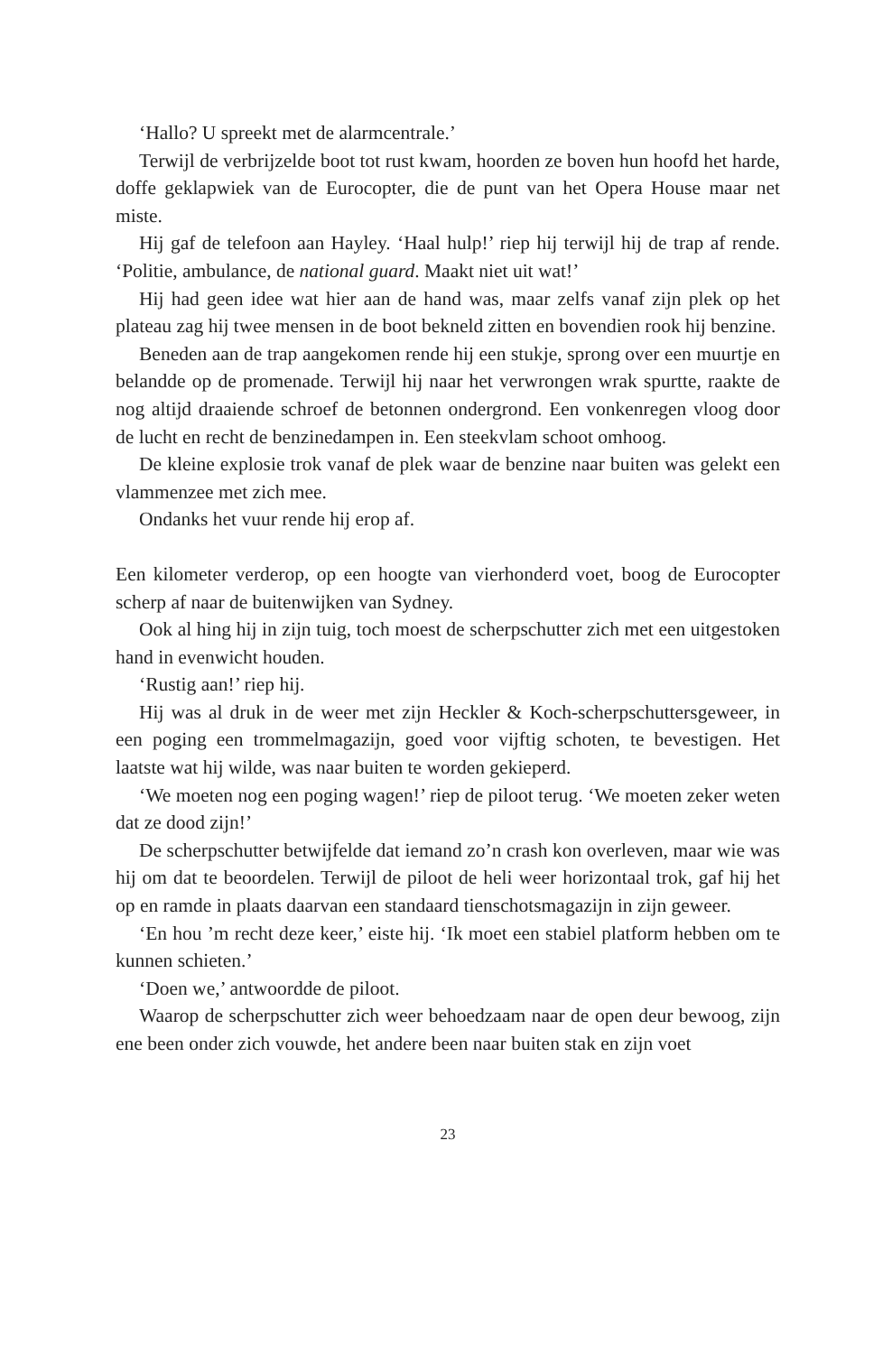‘Hallo? U spreekt met de alarmcentrale.’
Terwijl de verbrijzelde boot tot rust kwam, hoorden ze boven hun hoofd het harde, doffe geklapwiek van de Eurocopter, die de punt van het Opera House maar net miste.
Hij gaf de telefoon aan Hayley. ‘Haal hulp!’ riep hij terwijl hij de trap af rende. ‘Politie, ambulance, de national guard. Maakt niet uit wat!’
Hij had geen idee wat hier aan de hand was, maar zelfs vanaf zijn plek op het plateau zag hij twee mensen in de boot bekneld zitten en bovendien rook hij benzine.
Beneden aan de trap aangekomen rende hij een stukje, sprong over een muurtje en belandde op de promenade. Terwijl hij naar het verwrongen wrak spurtte, raakte de nog altijd draaiende schroef de betonnen ondergrond. Een vonkenregen vloog door de lucht en recht de benzinedampen in. Een steekvlam schoot omhoog.
De kleine explosie trok vanaf de plek waar de benzine naar buiten was gelekt een vlammenzee met zich mee.
Ondanks het vuur rende hij erop af.
Een kilometer verderop, op een hoogte van vierhonderd voet, boog de Eurocopter scherp af naar de buitenwijken van Sydney.
Ook al hing hij in zijn tuig, toch moest de scherpschutter zich met een uitgestoken hand in evenwicht houden.
‘Rustig aan!’ riep hij.
Hij was al druk in de weer met zijn Heckler & Koch-scherpschuttersgeweer, in een poging een trommelmagazijn, goed voor vijftig schoten, te bevestigen. Het laatste wat hij wilde, was naar buiten te worden gekieperd.
‘We moeten nog een poging wagen!’ riep de piloot terug. ‘We moeten zeker weten dat ze dood zijn!’
De scherpschutter betwijfelde dat iemand zo’n crash kon overleven, maar wie was hij om dat te beoordelen. Terwijl de piloot de heli weer horizontaal trok, gaf hij het op en ramde in plaats daarvan een standaard tienschotsmagazijn in zijn geweer.
‘En hou ’m recht deze keer,’ eiste hij. ‘Ik moet een stabiel platform hebben om te kunnen schieten.’
‘Doen we,’ antwoordde de piloot.
Waarop de scherpschutter zich weer behoedzaam naar de open deur bewoog, zijn ene been onder zich vouwde, het andere been naar buiten stak en zijn voet
23